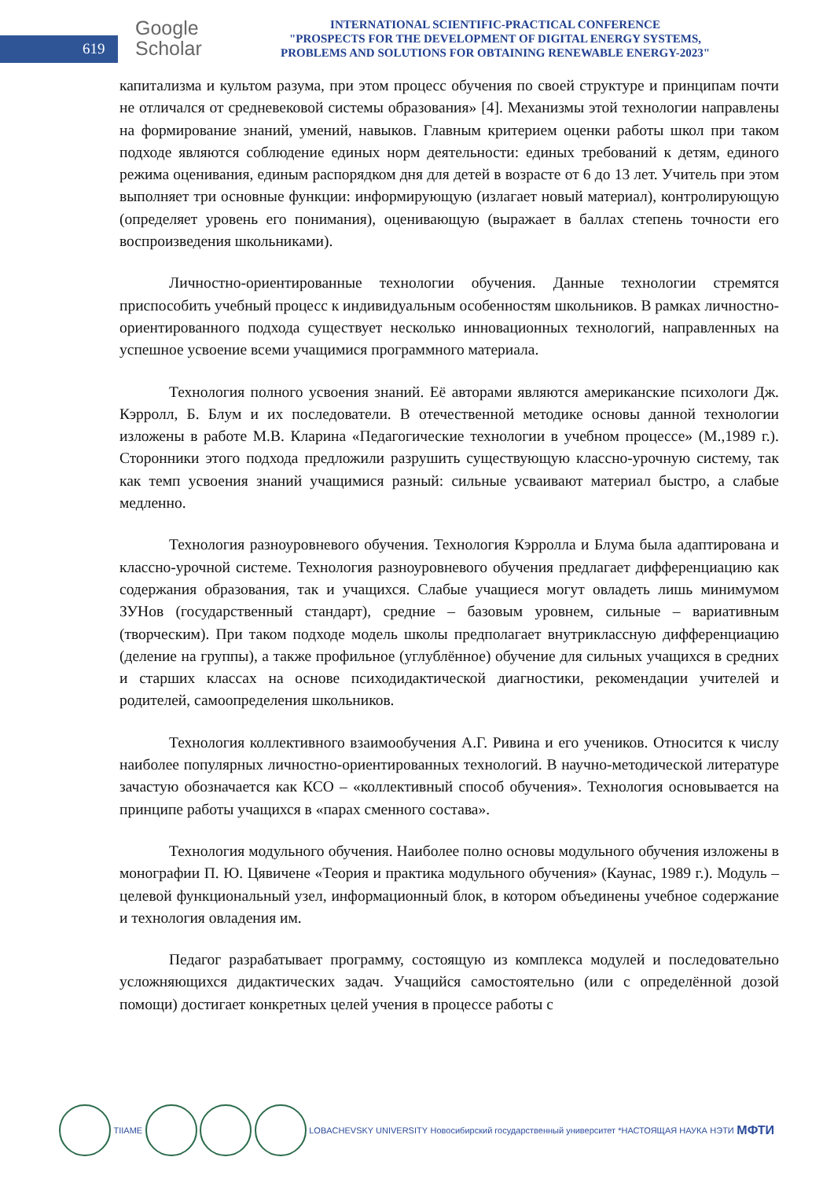619
Google
Scholar
INTERNATIONAL SCIENTIFIC-PRACTICAL CONFERENCE
"PROSPECTS FOR THE DEVELOPMENT OF DIGITAL ENERGY SYSTEMS,
PROBLEMS AND SOLUTIONS FOR OBTAINING RENEWABLE ENERGY-2023"
капитализма и культом разума, при этом процесс обучения по своей структуре и принципам почти не отличался от средневековой системы образования» [4]. Механизмы этой технологии направлены на формирование знаний, умений, навыков. Главным критерием оценки работы школ при таком подходе являются соблюдение единых норм деятельности: единых требований к детям, единого режима оценивания, единым распорядком дня для детей в возрасте от 6 до 13 лет. Учитель при этом выполняет три основные функции: информирующую (излагает новый материал), контролирующую (определяет уровень его понимания), оценивающую (выражает в баллах степень точности его воспроизведения школьниками).
Личностно-ориентированные технологии обучения. Данные технологии стремятся приспособить учебный процесс к индивидуальным особенностям школьников. В рамках личностно-ориентированного подхода существует несколько инновационных технологий, направленных на успешное усвоение всеми учащимися программного материала.
Технология полного усвоения знаний. Её авторами являются американские психологи Дж. Кэрролл, Б. Блум и их последователи. В отечественной методике основы данной технологии изложены в работе М.В. Кларина «Педагогические технологии в учебном процессе» (М.,1989 г.). Сторонники этого подхода предложили разрушить существующую классно-урочную систему, так как темп усвоения знаний учащимися разный: сильные усваивают материал быстро, а слабые медленно.
Технология разноуровневого обучения. Технология Кэрролла и Блума была адаптирована и классно-урочной системе. Технология разноуровневого обучения предлагает дифференциацию как содержания образования, так и учащихся. Слабые учащиеся могут овладеть лишь минимумом ЗУНов (государственный стандарт), средние – базовым уровнем, сильные – вариативным (творческим). При таком подходе модель школы предполагает внутриклассную дифференциацию (деление на группы), а также профильное (углублённое) обучение для сильных учащихся в средних и старших классах на основе психодидактической диагностики, рекомендации учителей и родителей, самоопределения школьников.
Технология коллективного взаимообучения А.Г. Ривина и его учеников. Относится к числу наиболее популярных личностно-ориентированных технологий. В научно-методической литературе зачастую обозначается как КСО – «коллективный способ обучения». Технология основывается на принципе работы учащихся в «парах сменного состава».
Технология модульного обучения. Наиболее полно основы модульного обучения изложены в монографии П. Ю. Цявичене «Теория и практика модульного обучения» (Каунас, 1989 г.). Модуль – целевой функциональный узел, информационный блок, в котором объединены учебное содержание и технология овладения им.
Педагог разрабатывает программу, состоящую из комплекса модулей и последовательно усложняющихся дидактических задач. Учащийся самостоятельно (или с определённой дозой помощи) достигает конкретных целей учения в процессе работы с
TIIAME LOBACHEVSKY UNIVERSITY Новосибирский государственный университет *НАСТОЯЩАЯ НАУКА НЭТИ МФТИ